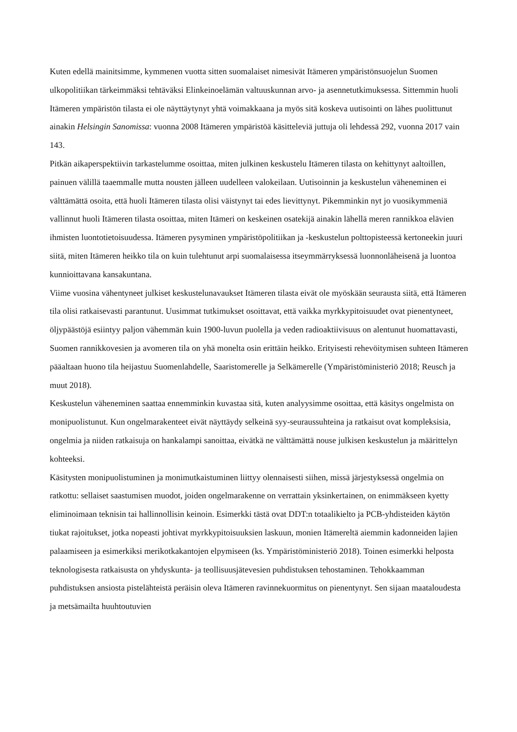Kuten edellä mainitsimme, kymmenen vuotta sitten suomalaiset nimesivät Itämeren ympäristönsuojelun Suomen ulkopolitiikan tärkeimmäksi tehtäväksi Elinkeinoelämän valtuuskunnan arvo- ja asennetutkimuksessa. Sittemmin huoli Itämeren ympäristön tilasta ei ole näyttäytynyt yhtä voimakkaana ja myös sitä koskeva uutisointi on lähes puolittunut ainakin Helsingin Sanomissa: vuonna 2008 Itämeren ympäristöä käsitteleviä juttuja oli lehdessä 292, vuonna 2017 vain 143.
Pitkän aikaperspektiivin tarkastelumme osoittaa, miten julkinen keskustelu Itämeren tilasta on kehittynyt aaltoillen, painuen välillä taaemmalle mutta nousten jälleen uudelleen valokeilaan. Uutisoinnin ja keskustelun väheneminen ei välttämättä osoita, että huoli Itämeren tilasta olisi väistynyt tai edes lievittynyt. Pikemminkin nyt jo vuosikymmeniä vallinnut huoli Itämeren tilasta osoittaa, miten Itämeri on keskeinen osatekijä ainakin lähellä meren rannikkoa elävien ihmisten luontotietoisuudessa. Itämeren pysyminen ympäristöpolitiikan ja -keskustelun polttopisteessä kertoneekin juuri siitä, miten Itämeren heikko tila on kuin tulehtunut arpi suomalaisessa itseymmärryksessä luonnonläheisenä ja luontoa kunnioittavana kansakuntana.
Viime vuosina vähentyneet julkiset keskustelunavaukset Itämeren tilasta eivät ole myöskään seurausta siitä, että Itämeren tila olisi ratkaisevasti parantunut. Uusimmat tutkimukset osoittavat, että vaikka myrkkypitoisuudet ovat pienentyneet, öljypäästöjä esiintyy paljon vähemmän kuin 1900-luvun puolella ja veden radioaktiivisuus on alentunut huomattavasti, Suomen rannikkovesien ja avomeren tila on yhä monelta osin erittäin heikko. Erityisesti rehevöitymisen suhteen Itämeren pääaltaan huono tila heijastuu Suomenlahdelle, Saaristomerelle ja Selkämerelle (Ympäristöministeriö 2018; Reusch ja muut 2018).
Keskustelun väheneminen saattaa ennemminkin kuvastaa sitä, kuten analyysimme osoittaa, että käsitys ongelmista on monipuolistunut. Kun ongelmarakenteet eivät näyttäydy selkeinä syy-seuraussuhteina ja ratkaisut ovat kompleksisia, ongelmia ja niiden ratkaisuja on hankalampi sanoittaa, eivätkä ne välttämättä nouse julkisen keskustelun ja määrittelyn kohteeksi.
Käsitysten monipuolistuminen ja monimutkaistuminen liittyy olennaisesti siihen, missä järjestyksessä ongelmia on ratkottu: sellaiset saastumisen muodot, joiden ongelmarakenne on verrattain yksinkertainen, on enimmäkseen kyetty eliminoimaan teknisin tai hallinnollisin keinoin. Esimerkki tästä ovat DDT:n totaalikielto ja PCB-yhdisteiden käytön tiukat rajoitukset, jotka nopeasti johtivat myrkkypitoisuuksien laskuun, monien Itämereltä aiemmin kadonneiden lajien palaamiseen ja esimerkiksi merikotkakantojen elpymiseen (ks. Ympäristöministeriö 2018). Toinen esimerkki helposta teknologisesta ratkaisusta on yhdyskunta- ja teollisuusjätevesien puhdistuksen tehostaminen. Tehokkaamman puhdistuksen ansiosta pistelähteistä peräisin oleva Itämeren ravinnekuormitus on pienentynyt. Sen sijaan maataloudesta ja metsämailta huuhtoutuvien